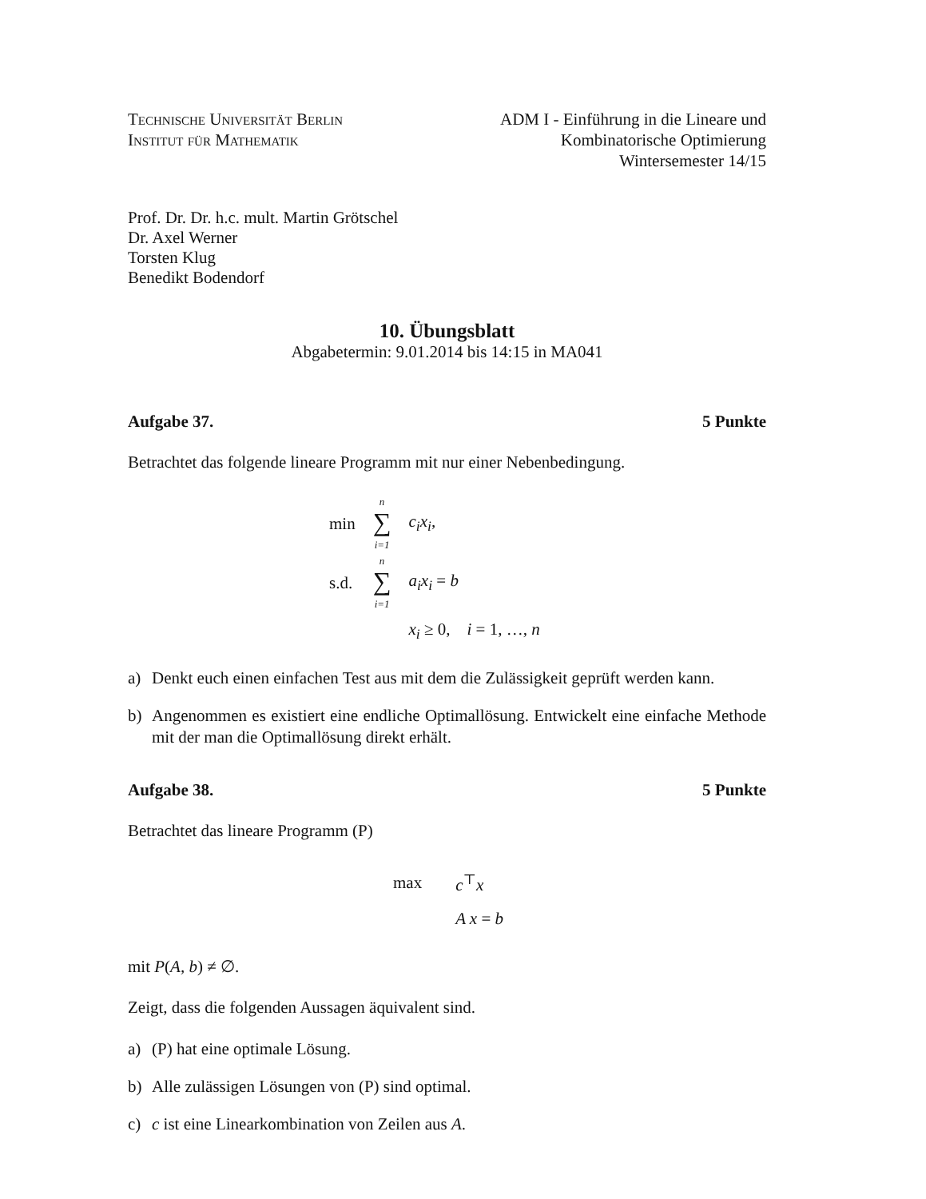Technische Universität Berlin
Institut für Mathematik
ADM I - Einführung in die Lineare und
Kombinatorische Optimierung
Wintersemester 14/15
Prof. Dr. Dr. h.c. mult. Martin Grötschel
Dr. Axel Werner
Torsten Klug
Benedikt Bodendorf
10. Übungsblatt
Abgabetermin: 9.01.2014 bis 14:15 in MA041
Aufgabe 37. 5 Punkte
Betrachtet das folgende lineare Programm mit nur einer Nebenbedingung.
| min | n ∑ i=1 | c<sub>i</sub>x<sub>i</sub> , |
| s.d. | n ∑ i=1 | a<sub>i</sub>x<sub>i</sub> = b |
| | | x<sub>i</sub> ≥ 0, i = 1, …, n |
a) Denkt euch einen einfachen Test aus mit dem die Zulässigkeit geprüft werden kann.
b) Angenommen es existiert eine endliche Optimallösung. Entwickelt eine einfache Methode mit der man die Optimallösung direkt erhält.
Aufgabe 38. 5 Punkte
Betrachtet das lineare Programm (P)
| max | c<sup>⊤</sup> x |
| | A x = b |
mit P(A, b) ≠ ∅.
Zeigt, dass die folgenden Aussagen äquivalent sind.
a) (P) hat eine optimale Lösung.
b) Alle zulässigen Lösungen von (P) sind optimal.
c) c ist eine Linearkombination von Zeilen aus A.